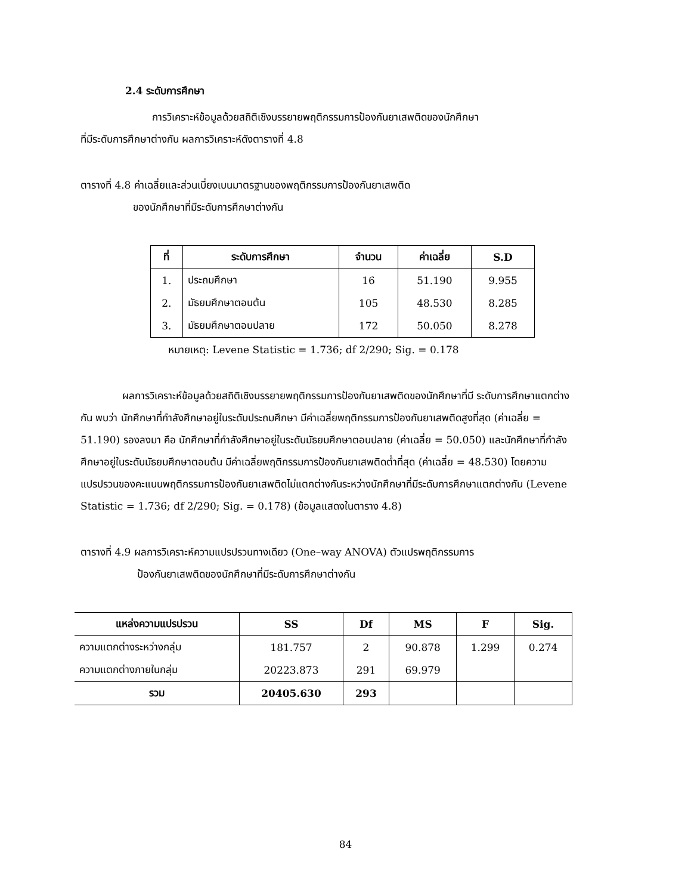2.4 ระดับการศึกษา
การวิเคราะห์ข้อมูลด้วยสถิติเชิงบรรยายพฤติกรรมการป้องกันยาเสพติดของนักศึกษา
ที่มีระดับการศึกษาต่างกัน ผลการวิเคราะห์ดังตารางที่ 4.8
ตารางที่ 4.8 ค่าเฉลี่ยและส่วนเบี่ยงเบนมาตรฐานของพฤติกรรมการป้องกันยาเสพติด
ของนักศึกษาที่มีระดับการศึกษาต่างกัน
| ที่ | ระดับการศึกษา | จำนวน | ค่าเฉลี่ย | S.D |
| --- | --- | --- | --- | --- |
| 1. | ประถมศึกษา | 16 | 51.190 | 9.955 |
| 2. | มัธยมศึกษาตอนต้น | 105 | 48.530 | 8.285 |
| 3. | มัธยมศึกษาตอนปลาย | 172 | 50.050 | 8.278 |
หมายเหตุ: Levene Statistic = 1.736; df 2/290; Sig. = 0.178
ผลการวิเคราะห์ข้อมูลด้วยสถิติเชิงบรรยายพฤติกรรมการป้องกันยาเสพติดของนักศึกษาที่มี ระดับการศึกษาแตกต่างกัน พบว่า นักศึกษาที่กำลังศึกษาอยู่ในระดับประถมศึกษา มีค่าเฉลี่ยพฤติกรรมการป้องกันยาเสพติดสูงที่สุด (ค่าเฉลี่ย = 51.190) รองลงมา คือ นักศึกษาที่กำลังศึกษาอยู่ในระดับมัธยมศึกษาตอนปลาย (ค่าเฉลี่ย = 50.050) และนักศึกษาที่กำลังศึกษาอยู่ในระดับมัธยมศึกษาตอนต้น มีค่าเฉลี่ยพฤติกรรมการป้องกันยาเสพติดต่ำที่สุด (ค่าเฉลี่ย = 48.530) โดยความแปรปรวนของคะแนนพฤติกรรมการป้องกันยาเสพติดไม่แตกต่างกันระหว่างนักศึกษาที่มีระดับการศึกษาแตกต่างกัน (Levene Statistic = 1.736; df 2/290; Sig. = 0.178) (ข้อมูลแสดงในตาราง 4.8)
ตารางที่ 4.9 ผลการวิเคราะห์ความแปรปรวนทางเดียว (One–way ANOVA) ตัวแปรพฤติกรรมการ
ป้องกันยาเสพติดของนักศึกษาที่มีระดับการศึกษาต่างกัน
| แหล่งความแปรปรวน | SS | Df | MS | F | Sig. |
| --- | --- | --- | --- | --- | --- |
| ความแตกต่างระหว่างกลุ่ม | 181.757 | 2 | 90.878 | 1.299 | 0.274 |
| ความแตกต่างภายในกลุ่ม | 20223.873 | 291 | 69.979 | | |
| รวม | 20405.630 | 293 | | | |
84